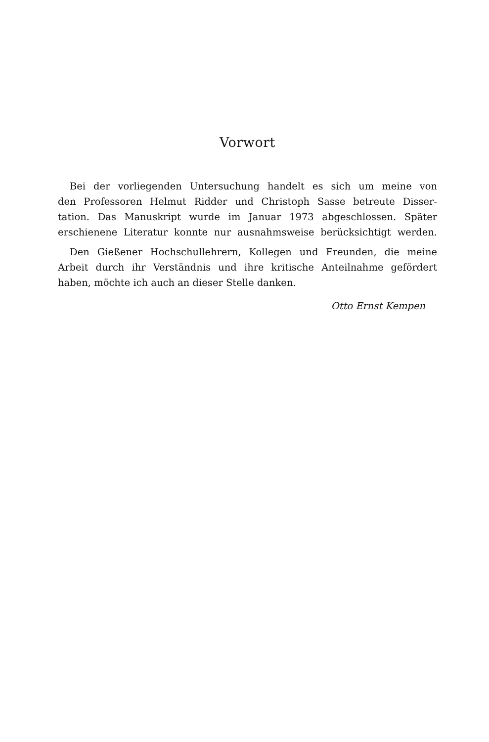Vorwort
Bei der vorliegenden Untersuchung handelt es sich um meine von
den Professoren Helmut Ridder und Christoph Sasse betreute Disser-
tation. Das Manuskript wurde im Januar 1973 abgeschlossen. Später
erschienene Literatur konnte nur ausnahmsweise berücksichtigt werden.
Den Gießener Hochschullehrern, Kollegen und Freunden, die meine
Arbeit durch ihr Verständnis und ihre kritische Anteilnahme gefördert
haben, möchte ich auch an dieser Stelle danken.
Otto Ernst Kempen